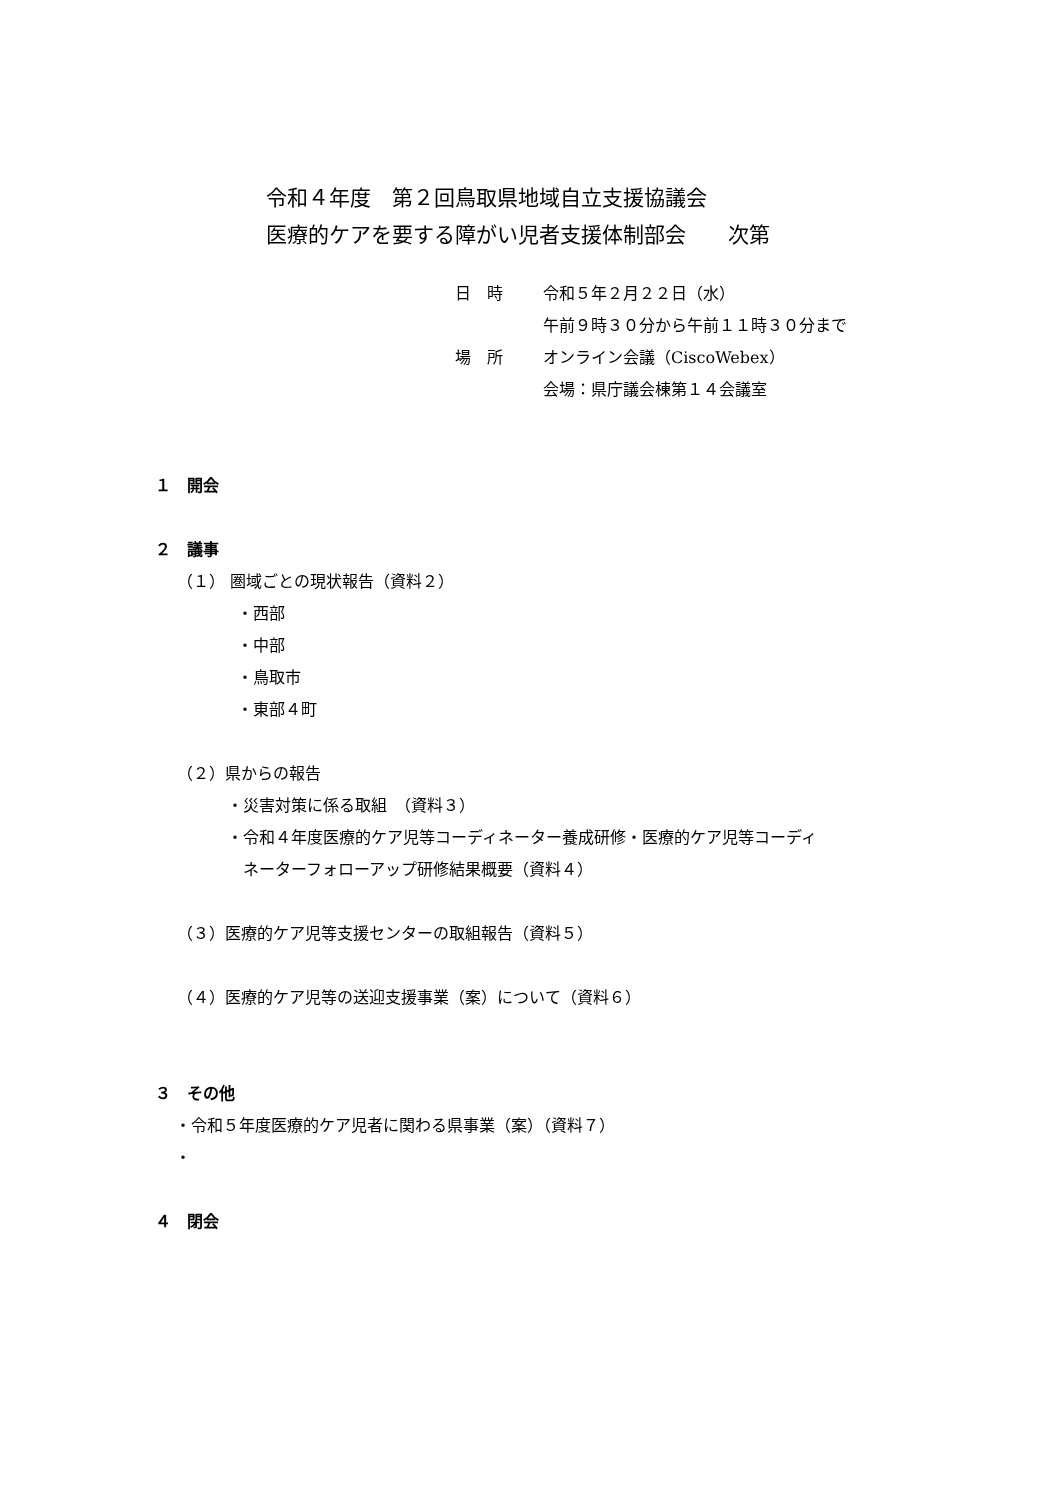令和４年度　第２回鳥取県地域自立支援協議会
医療的ケアを要する障がい児者支援体制部会　　次第
日　時 令和５年２月２２日（水）
午前９時３０分から午前１１時３０分まで
場　所 オンライン会議（CiscoWebex）
会場：県庁議会棟第１４会議室
１　開会
２　議事
（１） 圏域ごとの現状報告（資料２）
・西部
・中部
・鳥取市
・東部４町
（２）県からの報告
・災害対策に係る取組　（資料３）
・令和４年度医療的ケア児等コーディネーター養成研修・医療的ケア児等コーディ
　ネーターフォローアップ研修結果概要（資料４）
（３）医療的ケア児等支援センターの取組報告（資料５）
（４）医療的ケア児等の送迎支援事業（案）について（資料６）
３　その他
・令和５年度医療的ケア児者に関わる県事業（案）（資料７）
・
４　閉会